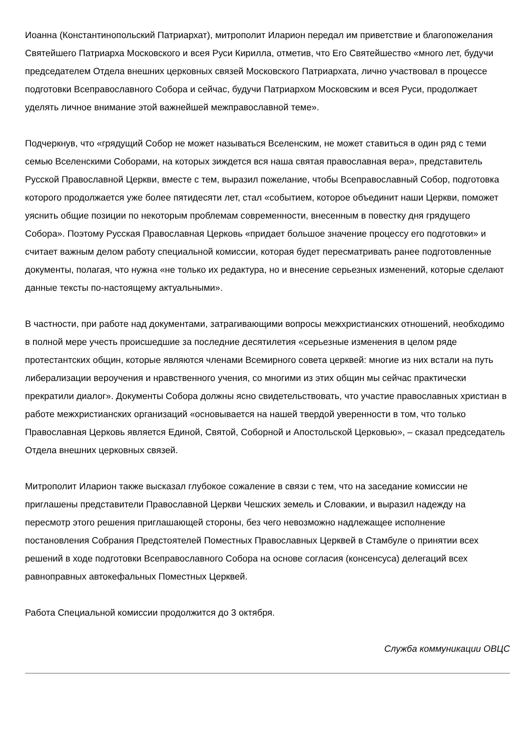Иоанна (Константинопольский Патриархат), митрополит Иларион передал им приветствие и благопожелания Святейшего Патриарха Московского и всея Руси Кирилла, отметив, что Его Святейшество «много лет, будучи председателем Отдела внешних церковных связей Московского Патриархата, лично участвовал в процессе подготовки Всеправославного Собора и сейчас, будучи Патриархом Московским и всея Руси, продолжает уделять личное внимание этой важнейшей межправославной теме».
Подчеркнув, что «грядущий Собор не может называться Вселенским, не может ставиться в один ряд с теми семью Вселенскими Соборами, на которых зиждется вся наша святая православная вера», представитель Русской Православной Церкви, вместе с тем, выразил пожелание, чтобы Всеправославный Собор, подготовка которого продолжается уже более пятидесяти лет, стал «событием, которое объединит наши Церкви, поможет уяснить общие позиции по некоторым проблемам современности, внесенным в повестку дня грядущего Собора». Поэтому Русская Православная Церковь «придает большое значение процессу его подготовки» и считает важным делом работу специальной комиссии, которая будет пересматривать ранее подготовленные документы, полагая, что нужна «не только их редактура, но и внесение серьезных изменений, которые сделают данные тексты по-настоящему актуальными».
В частности, при работе над документами, затрагивающими вопросы межхристианских отношений, необходимо в полной мере учесть происшедшие за последние десятилетия «серьезные изменения в целом ряде протестантских общин, которые являются членами Всемирного совета церквей: многие из них встали на путь либерализации вероучения и нравственного учения, со многими из этих общин мы сейчас практически прекратили диалог». Документы Собора должны ясно свидетельствовать, что участие православных христиан в работе межхристианских организаций «основывается на нашей твердой уверенности в том, что только Православная Церковь является Единой, Святой, Соборной и Апостольской Церковью», – сказал председатель Отдела внешних церковных связей.
Митрополит Иларион также высказал глубокое сожаление в связи с тем, что на заседание комиссии не приглашены представители Православной Церкви Чешских земель и Словакии, и выразил надежду на пересмотр этого решения приглашающей стороны, без чего невозможно надлежащее исполнение постановления Собрания Предстоятелей Поместных Православных Церквей в Стамбуле о принятии всех решений в ходе подготовки Всеправославного Собора на основе согласия (консенсуса) делегаций всех равноправных автокефальных Поместных Церквей.
Работа Специальной комиссии продолжится до 3 октября.
Служба коммуникации ОВЦС